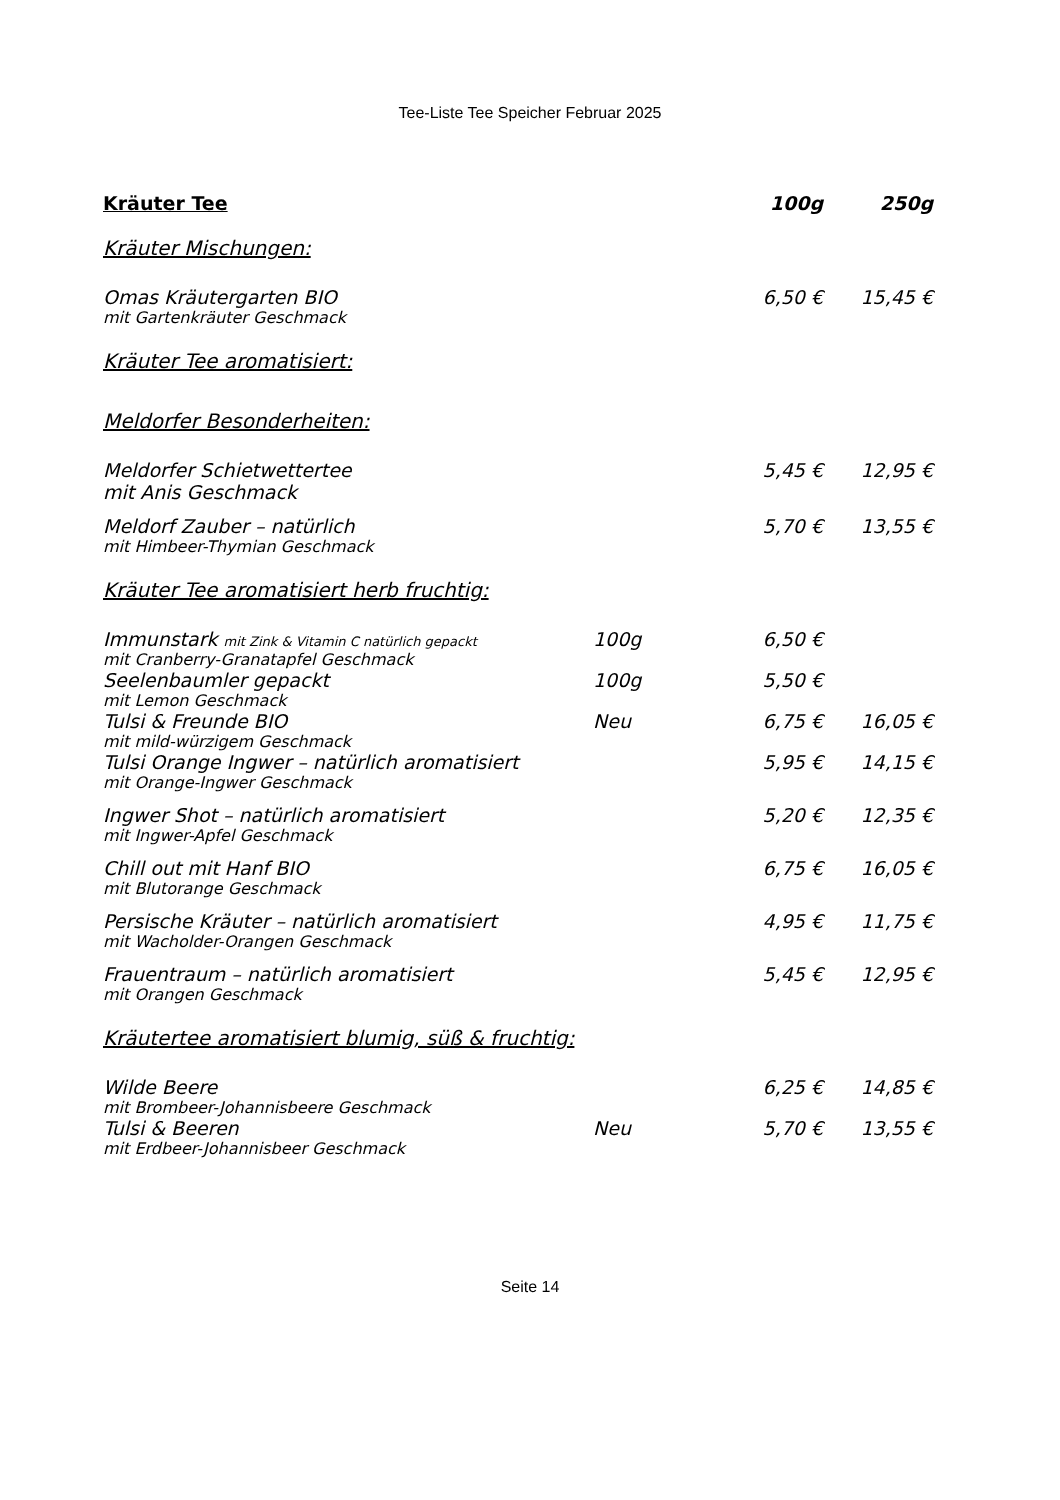Tee-Liste Tee Speicher Februar 2025
| Kräuter Tee | | 100g | 250g |
| Kräuter Mischungen: | | | |
| Omas Kräutergarten BIO | | 6,50 € | 15,45 € |
| mit Gartenkräuter Geschmack | | | |
| Kräuter Tee aromatisiert: | | | |
| Meldorfer Besonderheiten: | | | |
| Meldorfer Schietwettertee | | 5,45 € | 12,95 € |
| mit Anis Geschmack | | | |
| Meldorf Zauber – natürlich | | 5,70 € | 13,55 € |
| mit Himbeer-Thymian Geschmack | | | |
| Kräuter Tee aromatisiert herb fruchtig: | | | |
| Immunstark mit Zink & Vitamin C natürlich gepackt | 100g | 6,50 € | |
| mit Cranberry-Granatapfel Geschmack | | | |
| Seelenbaumler gepackt | 100g | 5,50 € | |
| mit Lemon Geschmack | | | |
| Tulsi & Freunde BIO | Neu | 6,75 € | 16,05 € |
| mit mild-würzigem Geschmack | | | |
| Tulsi Orange Ingwer – natürlich aromatisiert | | 5,95 € | 14,15 € |
| mit Orange-Ingwer Geschmack | | | |
| Ingwer Shot – natürlich aromatisiert | | 5,20 € | 12,35 € |
| mit Ingwer-Apfel Geschmack | | | |
| Chill out mit Hanf BIO | | 6,75 € | 16,05 € |
| mit Blutorange Geschmack | | | |
| Persische Kräuter – natürlich aromatisiert | | 4,95 € | 11,75 € |
| mit Wacholder-Orangen Geschmack | | | |
| Frauentraum – natürlich aromatisiert | | 5,45 € | 12,95 € |
| mit Orangen Geschmack | | | |
| Kräutertee aromatisiert blumig, süß & fruchtig: | | | |
| Wilde Beere | | 6,25 € | 14,85 € |
| mit Brombeer-Johannisbeere Geschmack | | | |
| Tulsi & Beeren | Neu | 5,70 € | 13,55 € |
| mit Erdbeer-Johannisbeer Geschmack | | | |
Seite 14